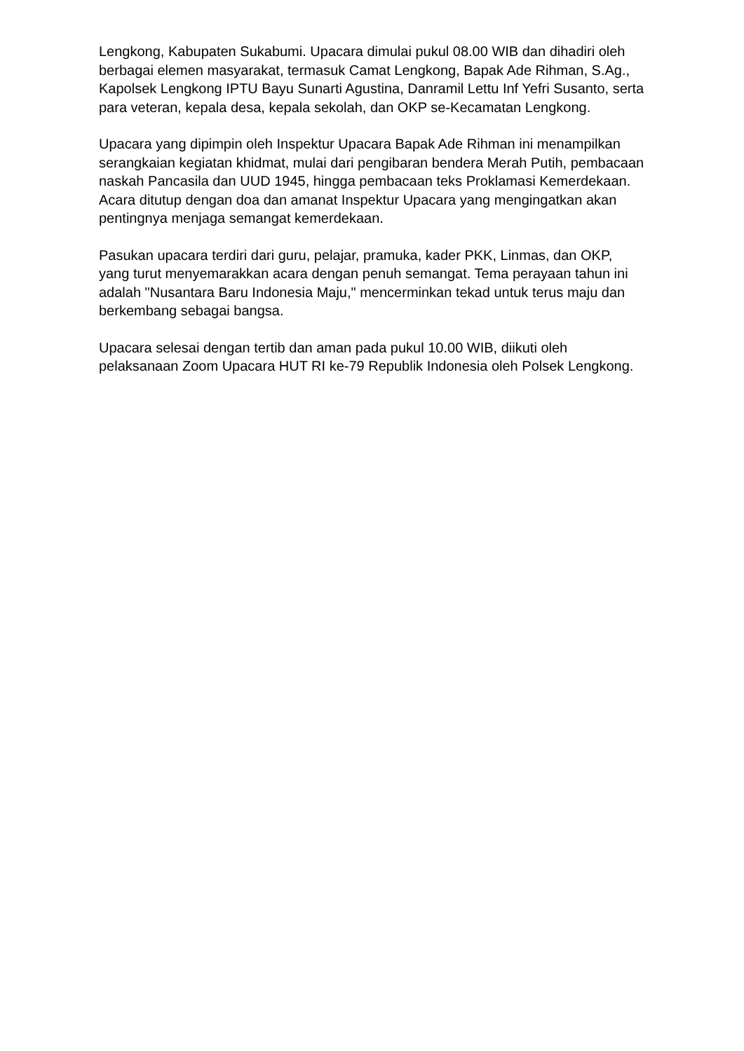Lengkong, Kabupaten Sukabumi. Upacara dimulai pukul 08.00 WIB dan dihadiri oleh berbagai elemen masyarakat, termasuk Camat Lengkong, Bapak Ade Rihman, S.Ag., Kapolsek Lengkong IPTU Bayu Sunarti Agustina, Danramil Lettu Inf Yefri Susanto, serta para veteran, kepala desa, kepala sekolah, dan OKP se-Kecamatan Lengkong.
Upacara yang dipimpin oleh Inspektur Upacara Bapak Ade Rihman ini menampilkan serangkaian kegiatan khidmat, mulai dari pengibaran bendera Merah Putih, pembacaan naskah Pancasila dan UUD 1945, hingga pembacaan teks Proklamasi Kemerdekaan. Acara ditutup dengan doa dan amanat Inspektur Upacara yang mengingatkan akan pentingnya menjaga semangat kemerdekaan.
Pasukan upacara terdiri dari guru, pelajar, pramuka, kader PKK, Linmas, dan OKP, yang turut menyemarakkan acara dengan penuh semangat. Tema perayaan tahun ini adalah "Nusantara Baru Indonesia Maju," mencerminkan tekad untuk terus maju dan berkembang sebagai bangsa.
Upacara selesai dengan tertib dan aman pada pukul 10.00 WIB, diikuti oleh pelaksanaan Zoom Upacara HUT RI ke-79 Republik Indonesia oleh Polsek Lengkong.